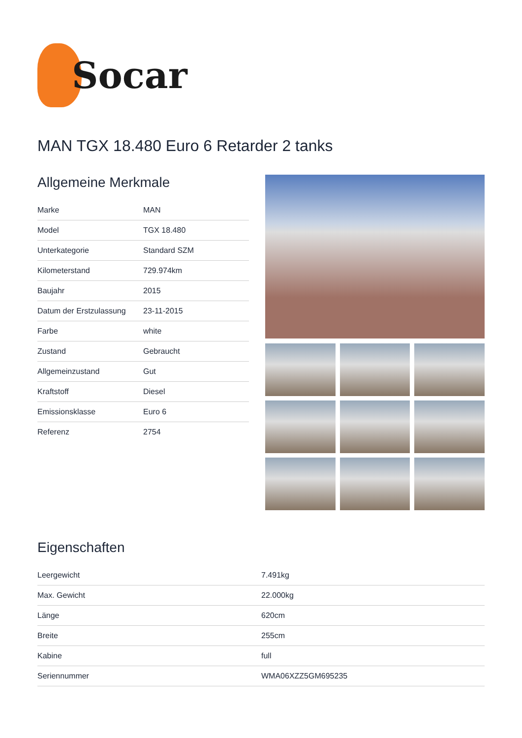Socar
MAN TGX 18.480 Euro 6 Retarder 2 tanks
Allgemeine Merkmale
| Marke | MAN |
| Model | TGX 18.480 |
| Unterkategorie | Standard SZM |
| Kilometerstand | 729.974km |
| Baujahr | 2015 |
| Datum der Erstzulassung | 23-11-2015 |
| Farbe | white |
| Zustand | Gebraucht |
| Allgemeinzustand | Gut |
| Kraftstoff | Diesel |
| Emissionsklasse | Euro 6 |
| Referenz | 2754 |
Eigenschaften
| Leergewicht | 7.491kg |
| Max. Gewicht | 22.000kg |
| Länge | 620cm |
| Breite | 255cm |
| Kabine | full |
| Seriennummer | WMA06XZZ5GM695235 |